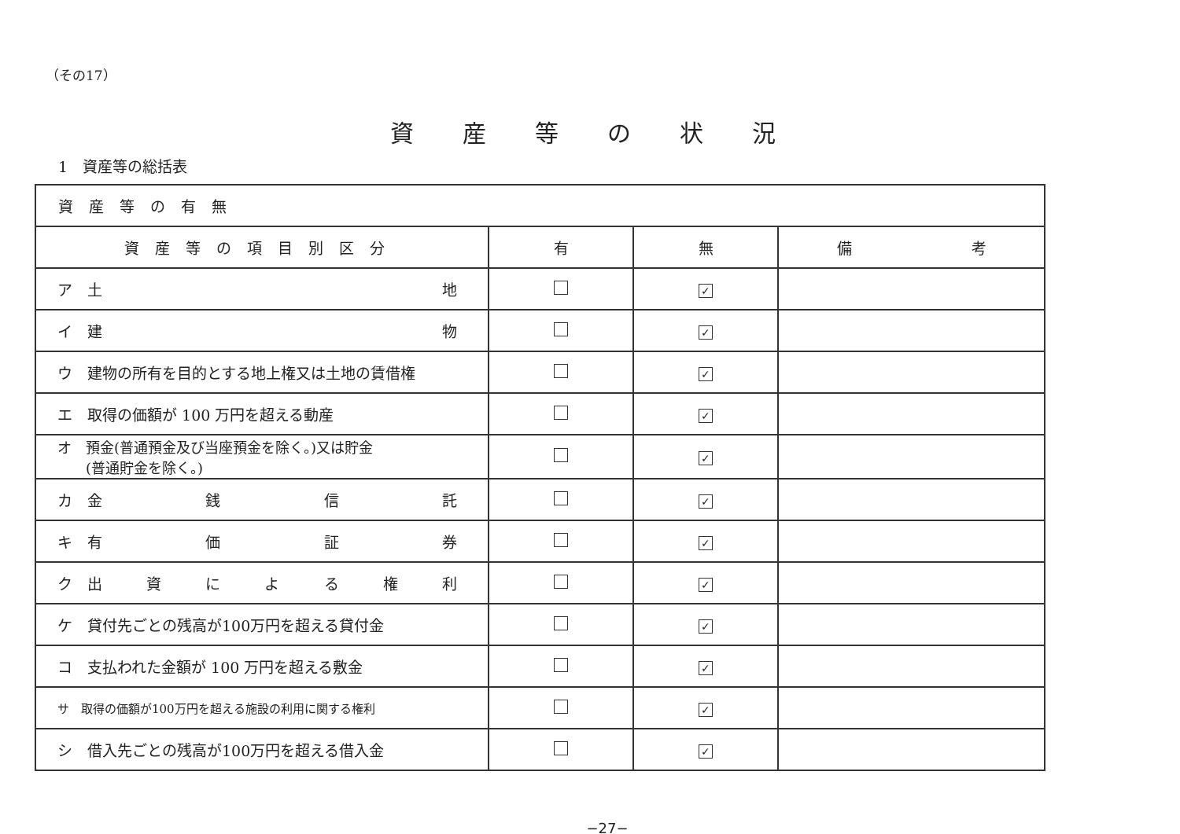（その17）
資産等の状況
1　資産等の総括表
| 資産等の有無 | | | |
| 資産等の項目別区分 | 有 | 無 | 備 考 |
| ア 土 地 | | ✓ | |
| イ 建 物 | | ✓ | |
| ウ 建物の所有を目的とする地上権又は土地の賃借権 | | ✓ | |
| エ 取得の価額が 100 万円を超える動産 | | ✓ | |
| オ 預金(普通預金及び当座預金を除く。)又は貯金 (普通貯金を除く。) | | ✓ | |
| カ 金 銭 信 託 | | ✓ | |
| キ 有 価 証 券 | | ✓ | |
| ク 出 資 に よ る 権 利 | | ✓ | |
| ケ 貸付先ごとの残高が100万円を超える貸付金 | | ✓ | |
| コ 支払われた金額が 100 万円を超える敷金 | | ✓ | |
| サ 取得の価額が100万円を超える施設の利用に関する権利 | | ✓ | |
| シ 借入先ごとの残高が100万円を超える借入金 | | ✓ | |
−27−